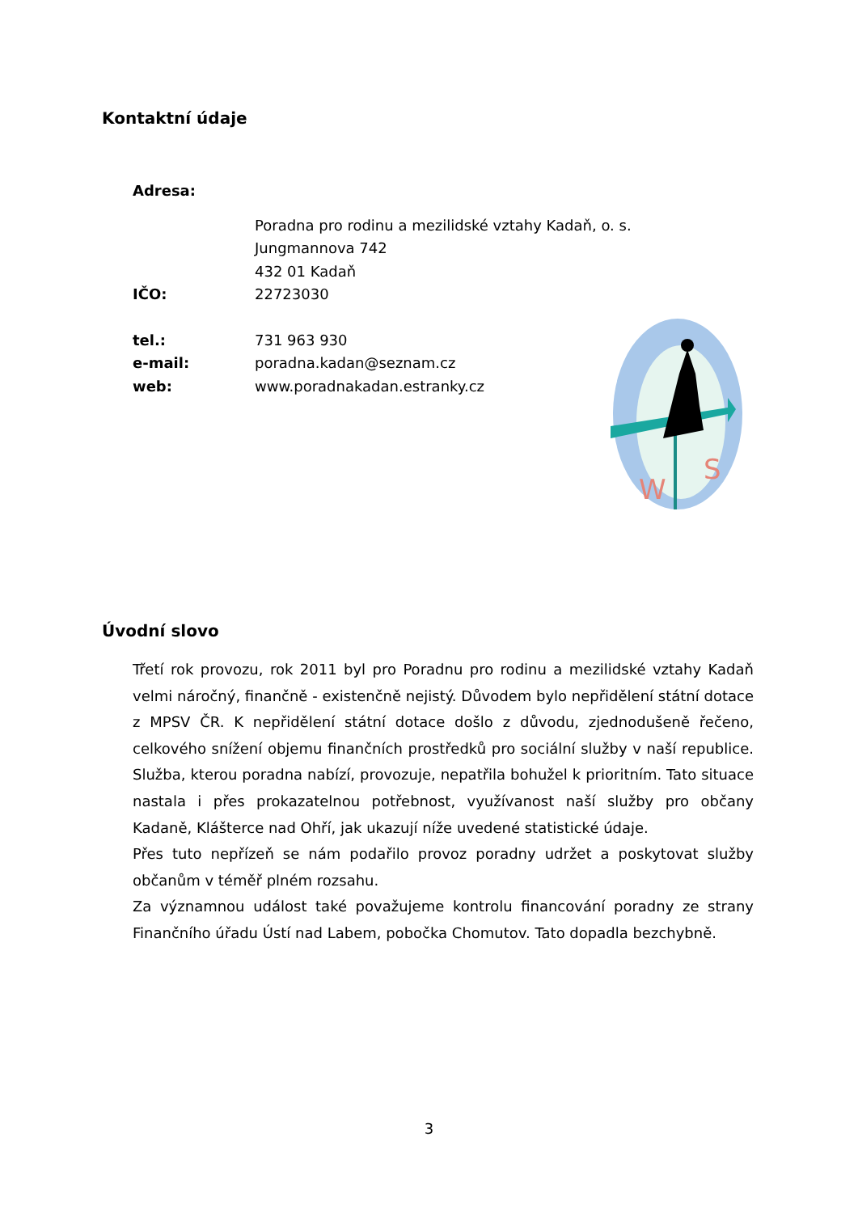Kontaktní údaje
Adresa:
Poradna pro rodinu a mezilidské vztahy Kadaň, o. s.
Jungmannova 742
432 01 Kadaň
IČO: 22723030
tel.: 731 963 930
e-mail: poradna.kadan@seznam.cz
web: www.poradnakadan.estranky.cz
W
S
Úvodní slovo
Třetí rok provozu, rok 2011 byl pro Poradnu pro rodinu a mezilidské vztahy Kadaň velmi náročný, finančně - existenčně nejistý. Důvodem bylo nepřidělení státní dotace z MPSV ČR. K nepřidělení státní dotace došlo z důvodu, zjednodušeně řečeno, celkového snížení objemu finančních prostředků pro sociální služby v naší republice. Služba, kterou poradna nabízí, provozuje, nepatřila bohužel k prioritním. Tato situace nastala i přes prokazatelnou potřebnost, využívanost naší služby pro občany Kadaně, Klášterce nad Ohří, jak ukazují níže uvedené statistické údaje.
Přes tuto nepřízeň se nám podařilo provoz poradny udržet a poskytovat služby občanům v téměř plném rozsahu.
Za významnou událost také považujeme kontrolu financování poradny ze strany Finančního úřadu Ústí nad Labem, pobočka Chomutov. Tato dopadla bezchybně.
3